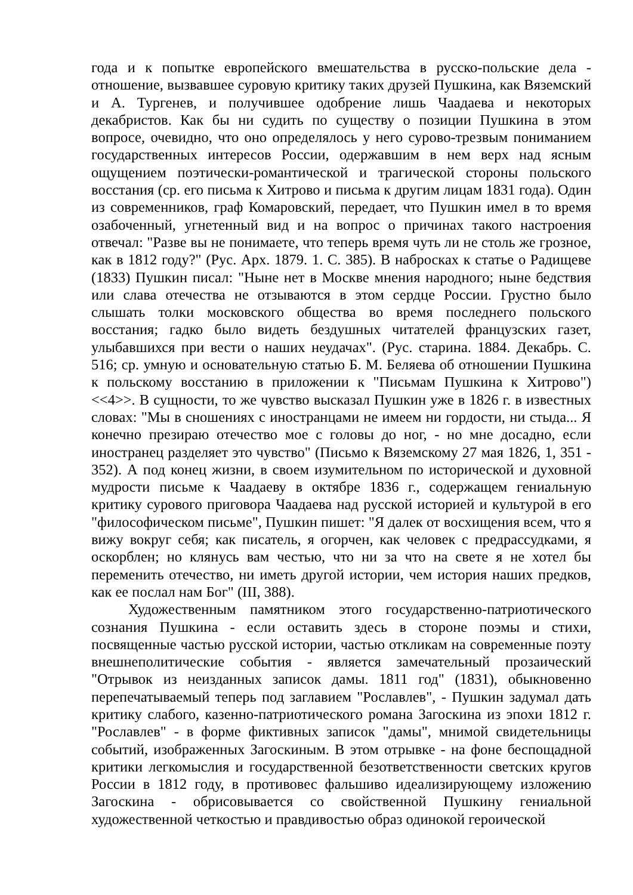года и к попытке европейского вмешательства в русско-польские дела - отношение, вызвавшее суровую критику таких друзей Пушкина, как Вяземский и А. Тургенев, и получившее одобрение лишь Чаадаева и некоторых декабристов. Как бы ни судить по существу о позиции Пушкина в этом вопросе, очевидно, что оно определялось у него сурово-трезвым пониманием государственных интересов России, одержавшим в нем верх над ясным ощущением поэтически-романтической и трагической стороны польского восстания (ср. его письма к Хитрово и письма к другим лицам 1831 года). Один из современников, граф Комаровский, передает, что Пушкин имел в то время озабоченный, угнетенный вид и на вопрос о причинах такого настроения отвечал: "Разве вы не понимаете, что теперь время чуть ли не столь же грозное, как в 1812 году?" (Рус. Арх. 1879. 1. С. 385). В набросках к статье о Радищеве (1833) Пушкин писал: "Ныне нет в Москве мнения народного; ныне бедствия или слава отечества не отзываются в этом сердце России. Грустно было слышать толки московского общества во время последнего польского восстания; гадко было видеть бездушных читателей французских газет, улыбавшихся при вести о наших неудачах". (Рус. старина. 1884. Декабрь. С. 516; ср. умную и основательную статью Б. М. Беляева об отношении Пушкина к польскому восстанию в приложении к "Письмам Пушкина к Хитрово") <<4>>. В сущности, то же чувство высказал Пушкин уже в 1826 г. в известных словах: "Мы в сношениях с иностранцами не имеем ни гордости, ни стыда... Я конечно презираю отечество мое с головы до ног, - но мне досадно, если иностранец разделяет это чувство" (Письмо к Вяземскому 27 мая 1826, 1, 351 - 352). А под конец жизни, в своем изумительном по исторической и духовной мудрости письме к Чаадаеву в октябре 1836 г., содержащем гениальную критику сурового приговора Чаадаева над русской историей и культурой в его "философическом письме", Пушкин пишет: "Я далек от восхищения всем, что я вижу вокруг себя; как писатель, я огорчен, как человек с предрассудками, я оскорблен; но клянусь вам честью, что ни за что на свете я не хотел бы переменить отечество, ни иметь другой истории, чем история наших предков, как ее послал нам Бог" (III, 388).
Художественным памятником этого государственно-патриотического сознания Пушкина - если оставить здесь в стороне поэмы и стихи, посвященные частью русской истории, частью откликам на современные поэту внешнеполитические события - является замечательный прозаический "Отрывок из неизданных записок дамы. 1811 год" (1831), обыкновенно перепечатываемый теперь под заглавием "Рославлев", - Пушкин задумал дать критику слабого, казенно-патриотического романа Загоскина из эпохи 1812 г. "Рославлев" - в форме фиктивных записок "дамы", мнимой свидетельницы событий, изображенных Загоскиным. В этом отрывке - на фоне беспощадной критики легкомыслия и государственной безответственности светских кругов России в 1812 году, в противовес фальшиво идеализирующему изложению Загоскина - обрисовывается со свойственной Пушкину гениальной художественной четкостью и правдивостью образ одинокой героической